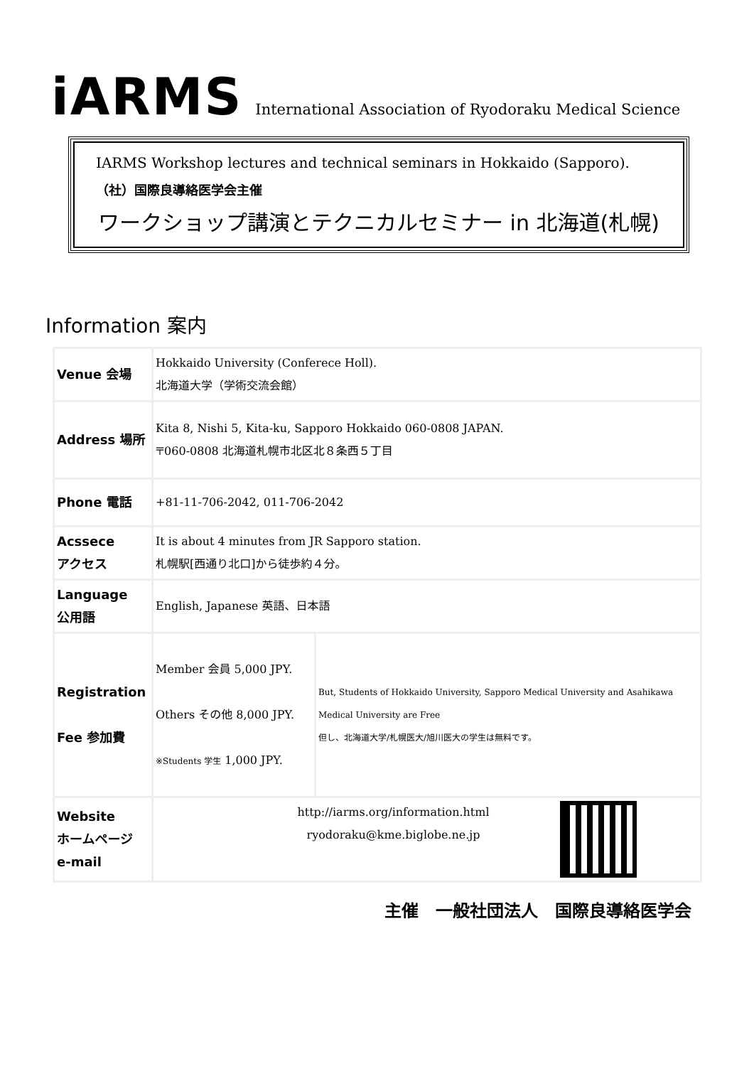iARMS
International Association of Ryodoraku Medical Science
IARMS Workshop lectures and technical seminars in Hokkaido (Sapporo).
（社）国際良導絡医学会主催
ワークショップ講演とテクニカルセミナー in 北海道(札幌)
Information 案内
| Venue 会場 | Hokkaido University (Conferece Holl). 北海道大学（学術交流会館） | |
| Address 場所 | Kita 8, Nishi 5, Kita-ku, Sapporo Hokkaido 060-0808 JAPAN. 〒060-0808 北海道札幌市北区北８条西５丁目 | |
| Phone 電話 | +81-11-706-2042, 011-706-2042 | |
| Acssece アクセス | It is about 4 minutes from JR Sapporo station. 札幌駅[西通り北口]から徒歩約４分。 | |
| Language 公用語 | English, Japanese 英語、日本語 | |
| Registration Fee 参加費 | Member 会員 5,000 JPY. Others その他 8,000 JPY. ※Students 学生 1,000 JPY. | But, Students of Hokkaido University, Sapporo Medical University and Asahikawa Medical University are Free 但し、北海道大学/札幌医大/旭川医大の学生は無料です。 |
| Website ホームページ e-mail | http://iarms.org/information.html ryodoraku@kme.biglobe.ne.jp | |
主催　一般社団法人　国際良導絡医学会